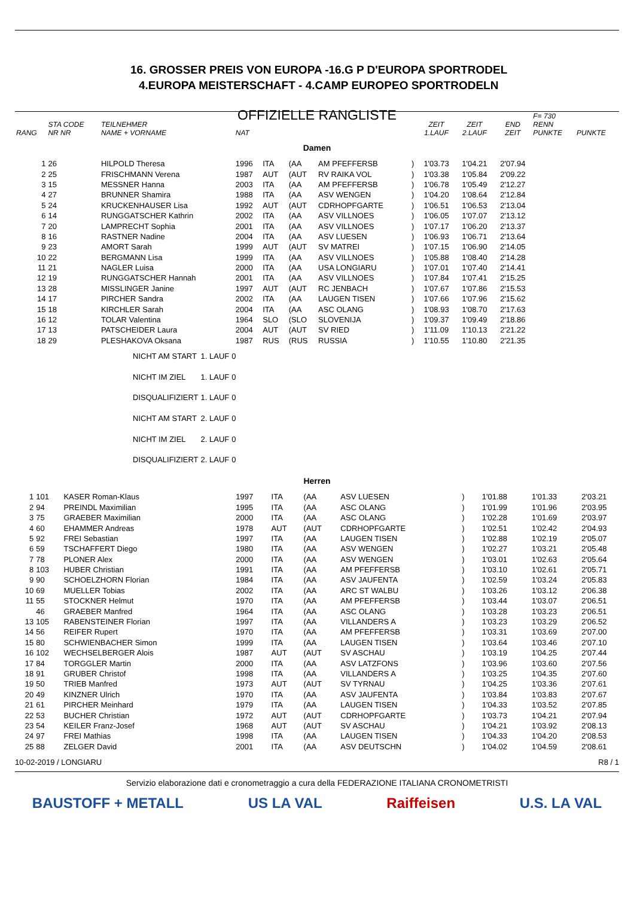16. GROSSER PREIS VON EUROPA -16.G P D'EUROPA SPORTRODEL
4.EUROPA MEISTERSCHAFT - 4.CAMP EUROPEO SPORTRODELN
OFFIZIELLE RANGLISTE
| RANG | STA CODE NR NR | TEILNEHMER NAME + VORNAME | NAT | | | | | ZEIT 1.LAUF | ZEIT 2.LAUF | END ZEIT | F= 730 RENN PUNKTE | PUNKTE |
| --- | --- | --- | --- | --- | --- | --- | --- | --- | --- | --- | --- | --- |
| Damen | | | | | | | | | | | | |
| 1 | 26 | HILPOLD Theresa | 1996 | ITA | (AA | AM PFEFFERSB | ) | 1'03.73 | 1'04.21 | 2'07.94 | | |
| 2 | 25 | FRISCHMANN Verena | 1987 | AUT | (AUT | RV RAIKA VOL | ) | 1'03.38 | 1'05.84 | 2'09.22 | | |
| 3 | 15 | MESSNER Hanna | 2003 | ITA | (AA | AM PFEFFERSB | ) | 1'06.78 | 1'05.49 | 2'12.27 | | |
| 4 | 27 | BRUNNER Shamira | 1988 | ITA | (AA | ASV WENGEN | ) | 1'04.20 | 1'08.64 | 2'12.84 | | |
| 5 | 24 | KRUCKENHAUSER Lisa | 1992 | AUT | (AUT | CDRHOPFGARTE | ) | 1'06.51 | 1'06.53 | 2'13.04 | | |
| 6 | 14 | RUNGGATSCHER Kathrin | 2002 | ITA | (AA | ASV VILLNOES | ) | 1'06.05 | 1'07.07 | 2'13.12 | | |
| 7 | 20 | LAMPRECHT Sophia | 2001 | ITA | (AA | ASV VILLNOES | ) | 1'07.17 | 1'06.20 | 2'13.37 | | |
| 8 | 16 | RASTNER Nadine | 2004 | ITA | (AA | ASV LUESEN | ) | 1'06.93 | 1'06.71 | 2'13.64 | | |
| 9 | 23 | AMORT Sarah | 1999 | AUT | (AUT | SV MATREI | ) | 1'07.15 | 1'06.90 | 2'14.05 | | |
| 10 | 22 | BERGMANN Lisa | 1999 | ITA | (AA | ASV VILLNOES | ) | 1'05.88 | 1'08.40 | 2'14.28 | | |
| 11 | 21 | NAGLER Luisa | 2000 | ITA | (AA | USA LONGIARU | ) | 1'07.01 | 1'07.40 | 2'14.41 | | |
| 12 | 19 | RUNGGATSCHER Hannah | 2001 | ITA | (AA | ASV VILLNOES | ) | 1'07.84 | 1'07.41 | 2'15.25 | | |
| 13 | 28 | MISSLINGER Janine | 1997 | AUT | (AUT | RC JENBACH | ) | 1'07.67 | 1'07.86 | 2'15.53 | | |
| 14 | 17 | PIRCHER Sandra | 2002 | ITA | (AA | LAUGEN TISEN | ) | 1'07.66 | 1'07.96 | 2'15.62 | | |
| 15 | 18 | KIRCHLER Sarah | 2004 | ITA | (AA | ASC OLANG | ) | 1'08.93 | 1'08.70 | 2'17.63 | | |
| 16 | 12 | TOLAR Valentina | 1964 | SLO | (SLO | SLOVENIJA | ) | 1'09.37 | 1'09.49 | 2'18.86 | | |
| 17 | 13 | PATSCHEIDER Laura | 2004 | AUT | (AUT | SV RIED | ) | 1'11.09 | 1'10.13 | 2'21.22 | | |
| 18 | 29 | PLESHAKOVA Oksana | 1987 | RUS | (RUS | RUSSIA | ) | 1'10.55 | 1'10.80 | 2'21.35 | | |
| NICHT AM START | 1. LAUF | 0 |
| NICHT IM ZIEL | 1. LAUF | 0 |
| DISQUALIFIZIERT | 1. LAUF | 0 |
| NICHT AM START | 2. LAUF | 0 |
| NICHT IM ZIEL | 2. LAUF | 0 |
| DISQUALIFIZIERT | 2. LAUF | 0 |
| Herren | | | | | | | | | | |
| 1 | 101 | KASER Roman-Klaus | 1997 | ITA | (AA | ASV LUESEN | ) | 1'01.88 | 1'01.33 | 2'03.21 |
| 2 | 94 | PREINDL Maximilian | 1995 | ITA | (AA | ASC OLANG | ) | 1'01.99 | 1'01.96 | 2'03.95 |
| 3 | 75 | GRAEBER Maximilian | 2000 | ITA | (AA | ASC OLANG | ) | 1'02.28 | 1'01.69 | 2'03.97 |
| 4 | 60 | EHAMMER Andreas | 1978 | AUT | (AUT | CDRHOPFGARTE | ) | 1'02.51 | 1'02.42 | 2'04.93 |
| 5 | 92 | FREI Sebastian | 1997 | ITA | (AA | LAUGEN TISEN | ) | 1'02.88 | 1'02.19 | 2'05.07 |
| 6 | 59 | TSCHAFFERT Diego | 1980 | ITA | (AA | ASV WENGEN | ) | 1'02.27 | 1'03.21 | 2'05.48 |
| 7 | 78 | PLONER Alex | 2000 | ITA | (AA | ASV WENGEN | ) | 1'03.01 | 1'02.63 | 2'05.64 |
| 8 | 103 | HUBER Christian | 1991 | ITA | (AA | AM PFEFFERSB | ) | 1'03.10 | 1'02.61 | 2'05.71 |
| 9 | 90 | SCHOELZHORN Florian | 1984 | ITA | (AA | ASV JAUFENTA | ) | 1'02.59 | 1'03.24 | 2'05.83 |
| 10 | 69 | MUELLER Tobias | 2002 | ITA | (AA | ARC ST WALBU | ) | 1'03.26 | 1'03.12 | 2'06.38 |
| 11 | 55 | STOCKNER Helmut | 1970 | ITA | (AA | AM PFEFFERSB | ) | 1'03.44 | 1'03.07 | 2'06.51 |
| | 46 | GRAEBER Manfred | 1964 | ITA | (AA | ASC OLANG | ) | 1'03.28 | 1'03.23 | 2'06.51 |
| 13 | 105 | RABENSTEINER Florian | 1997 | ITA | (AA | VILLANDERS A | ) | 1'03.23 | 1'03.29 | 2'06.52 |
| 14 | 56 | REIFER Rupert | 1970 | ITA | (AA | AM PFEFFERSB | ) | 1'03.31 | 1'03.69 | 2'07.00 |
| 15 | 80 | SCHWIENBACHER Simon | 1999 | ITA | (AA | LAUGEN TISEN | ) | 1'03.64 | 1'03.46 | 2'07.10 |
| 16 | 102 | WECHSELBERGER Alois | 1987 | AUT | (AUT | SV ASCHAU | ) | 1'03.19 | 1'04.25 | 2'07.44 |
| 17 | 84 | TORGGLER Martin | 2000 | ITA | (AA | ASV LATZFONS | ) | 1'03.96 | 1'03.60 | 2'07.56 |
| 18 | 91 | GRUBER Christof | 1998 | ITA | (AA | VILLANDERS A | ) | 1'03.25 | 1'04.35 | 2'07.60 |
| 19 | 50 | TRIEB Manfred | 1973 | AUT | (AUT | SV TYRNAU | ) | 1'04.25 | 1'03.36 | 2'07.61 |
| 20 | 49 | KINZNER Ulrich | 1970 | ITA | (AA | ASV JAUFENTA | ) | 1'03.84 | 1'03.83 | 2'07.67 |
| 21 | 61 | PIRCHER Meinhard | 1979 | ITA | (AA | LAUGEN TISEN | ) | 1'04.33 | 1'03.52 | 2'07.85 |
| 22 | 53 | BUCHER Christian | 1972 | AUT | (AUT | CDRHOPFGARTE | ) | 1'03.73 | 1'04.21 | 2'07.94 |
| 23 | 54 | KEILER Franz-Josef | 1968 | AUT | (AUT | SV ASCHAU | ) | 1'04.21 | 1'03.92 | 2'08.13 |
| 24 | 97 | FREI Mathias | 1998 | ITA | (AA | LAUGEN TISEN | ) | 1'04.33 | 1'04.20 | 2'08.53 |
| 25 | 88 | ZELGER David | 2001 | ITA | (AA | ASV DEUTSCHN | ) | 1'04.02 | 1'04.59 | 2'08.61 |
10-02-2019 / LONGIARU R8 / 1
Servizio elaborazione dati e cronometraggio a cura della FEDERAZIONE ITALIANA CRONOMETRISTI
BAUSTOFF + METALL US LA VAL Raiffeisen U.S. LA VAL